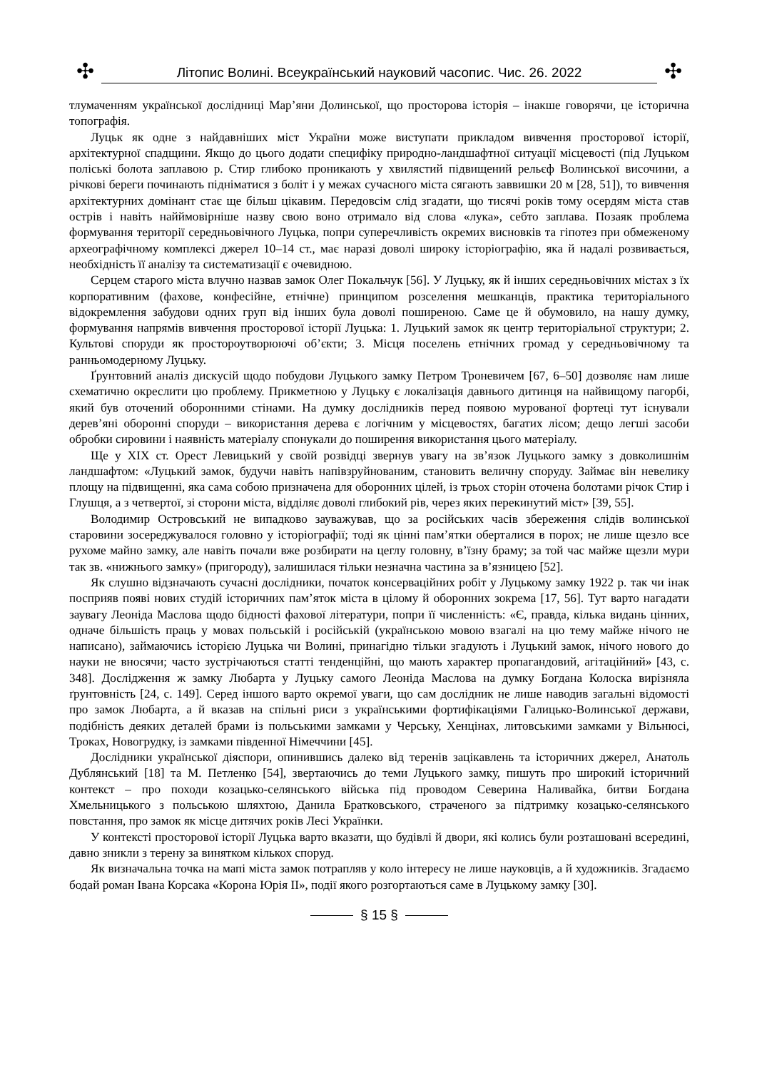✣
Літопис Волині. Всеукраїнський науковий часопис. Чис. 26. 2022
✣
тлумаченням української дослідниці Мар’яни Долинської, що просторова історія – інакше говорячи, це історична топографія.
Луцьк як одне з найдавніших міст України може виступати прикладом вивчення просторової історії, архітектурної спадщини. Якщо до цього додати специфіку природно-ландшафтної ситуації місцевості (під Луцьком поліські болота заплавою р. Стир глибоко проникають у хвилястий підвищений рельєф Волинської височини, а річкові береги починають підніматися з боліт і у межах сучасного міста сягають заввишки 20 м [28, 51]), то вивчення архітектурних домінант стає ще більш цікавим. Передовсім слід згадати, що тисячі років тому осердям міста став острів і навіть найймовірніше назву свою воно отримало від слова «лука», себто заплава. Позаяк проблема формування території середньовічного Луцька, попри суперечливість окремих висновків та гіпотез при обмеженому археографічному комплексі джерел 10–14 ст., має наразі доволі широку історіографію, яка й надалі розвивається, необхідність її аналізу та систематизації є очевидною.
Серцем старого міста влучно назвав замок Олег Покальчук [56]. У Луцьку, як й інших середньовічних містах з їх корпоративним (фахове, конфесійне, етнічне) принципом розселення мешканців, практика територіального відокремлення забудови одних груп від інших була доволі поширеною. Саме це й обумовило, на нашу думку, формування напрямів вивчення просторової історії Луцька: 1. Луцький замок як центр територіальної структури; 2. Культові споруди як простороутворюючі об’єкти; 3. Місця поселень етнічних громад у середньовічному та ранньомодерному Луцьку.
Ґрунтовний аналіз дискусій щодо побудови Луцького замку Петром Троневичем [67, 6–50] дозволяє нам лише схематично окреслити цю проблему. Прикметною у Луцьку є локалізація давнього дитинця на найвищому пагорбі, який був оточений оборонними стінами. На думку дослідників перед появою мурованої фортеці тут існували дерев’яні оборонні споруди – використання дерева є логічним у місцевостях, багатих лісом; дещо легші засоби обробки сировини і наявність матеріалу спонукали до поширення використання цього матеріалу.
Ще у XIX ст. Орест Левицький у своїй розвідці звернув увагу на зв’язок Луцького замку з довколишнім ландшафтом: «Луцький замок, будучи навіть напівзруйнованим, становить величну споруду. Займає він невелику площу на підвищенні, яка сама собою призначена для оборонних цілей, із трьох сторін оточена болотами річок Стир і Глушця, а з четвертої, зі сторони міста, відділяє доволі глибокий рів, через яких перекинутий міст» [39, 55].
Володимир Островський не випадково зауважував, що за російських часів збереження слідів волинської старовини зосереджувалося головно у історіографії; тоді як цінні пам’ятки оберталися в порох; не лише щезло все рухоме майно замку, але навіть почали вже розбирати на цеглу головну, в’їзну браму; за той час майже щезли мури так зв. «нижнього замку» (пригороду), залишилася тільки незначна частина за в’язницею [52].
Як слушно відзначають сучасні дослідники, початок консерваційних робіт у Луцькому замку 1922 р. так чи інак посприяв появі нових студій історичних пам’яток міста в цілому й оборонних зокрема [17, 56]. Тут варто нагадати заувагу Леоніда Маслова щодо бідності фахової літератури, попри її численність: «Є, правда, кілька видань цінних, одначе більшість праць у мовах польській і російській (українською мовою взагалі на цю тему майже нічого не написано), займаючись історією Луцька чи Волині, принагідно тільки згадують і Луцький замок, нічого нового до науки не вносячи; часто зустрічаються статті тенденційні, що мають характер пропагандовий, агітаційний» [43, с. 348]. Дослідження ж замку Любарта у Луцьку самого Леоніда Маслова на думку Богдана Колоска вирізняла ґрунтовність [24, с. 149]. Серед іншого варто окремої уваги, що сам дослідник не лише наводив загальні відомості про замок Любарта, а й вказав на спільні риси з українськими фортифікаціями Галицько-Волинської держави, подібність деяких деталей брами із польськими замками у Черську, Хенцінах, литовськими замками у Вільнюсі, Троках, Новогрудку, із замками південної Німеччини [45].
Дослідники української діяспори, опинившись далеко від теренів зацікавлень та історичних джерел, Анатоль Дублянський [18] та М. Петленко [54], звертаючись до теми Луцького замку, пишуть про широкий історичний контекст – про походи козацько-селянського війська під проводом Северина Наливайка, битви Богдана Хмельницького з польською шляхтою, Данила Братковського, страченого за підтримку козацько-селянського повстання, про замок як місце дитячих років Лесі Українки.
У контексті просторової історії Луцька варто вказати, що будівлі й двори, які колись були розташовані всередині, давно зникли з терену за винятком кількох споруд.
Як визначальна точка на мапі міста замок потрапляв у коло інтересу не лише науковців, а й художників. Згадаємо бодай роман Івана Корсака «Корона Юрія ІІ», події якого розгортаються саме в Луцькому замку [30].
§ 15 §